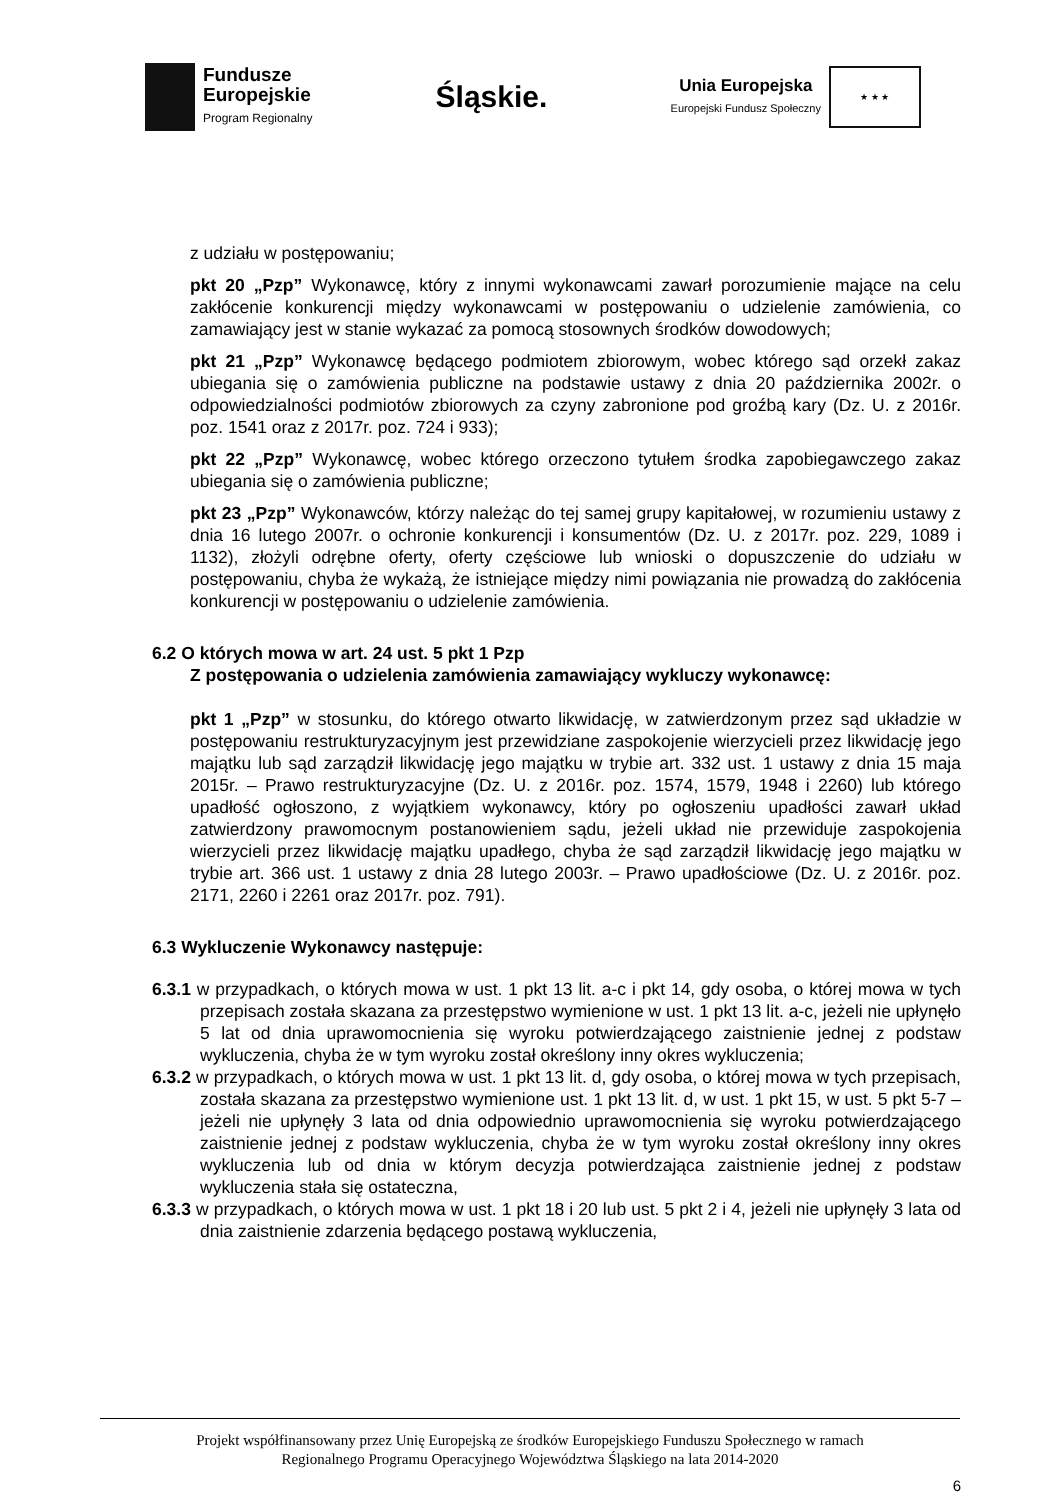Fundusze
Europejskie
Program Regionalny
Śląskie.
Unia Europejska
Europejski Fundusz Społeczny
★ ★ ★
z udziału w postępowaniu;
pkt 20 „Pzp” Wykonawcę, który z innymi wykonawcami zawarł porozumienie mające na celu zakłócenie konkurencji między wykonawcami w postępowaniu o udzielenie zamówienia, co zamawiający jest w stanie wykazać za pomocą stosownych środków dowodowych;
pkt 21 „Pzp” Wykonawcę będącego podmiotem zbiorowym, wobec którego sąd orzekł zakaz ubiegania się o zamówienia publiczne na podstawie ustawy z dnia 20 października 2002r. o odpowiedzialności podmiotów zbiorowych za czyny zabronione pod groźbą kary (Dz. U. z 2016r. poz. 1541 oraz z 2017r. poz. 724 i 933);
pkt 22 „Pzp” Wykonawcę, wobec którego orzeczono tytułem środka zapobiegawczego zakaz ubiegania się o zamówienia publiczne;
pkt 23 „Pzp” Wykonawców, którzy należąc do tej samej grupy kapitałowej, w rozumieniu ustawy z dnia 16 lutego 2007r. o ochronie konkurencji i konsumentów (Dz. U. z 2017r. poz. 229, 1089 i 1132), złożyli odrębne oferty, oferty częściowe lub wnioski o dopuszczenie do udziału w postępowaniu, chyba że wykażą, że istniejące między nimi powiązania nie prowadzą do zakłócenia konkurencji w postępowaniu o udzielenie zamówienia.
6.2 O których mowa w art. 24 ust. 5 pkt 1 Pzp
Z postępowania o udzielenia zamówienia zamawiający wykluczy wykonawcę:
pkt 1 „Pzp” w stosunku, do którego otwarto likwidację, w zatwierdzonym przez sąd układzie w postępowaniu restrukturyzacyjnym jest przewidziane zaspokojenie wierzycieli przez likwidację jego majątku lub sąd zarządził likwidację jego majątku w trybie art. 332 ust. 1 ustawy z dnia 15 maja 2015r. – Prawo restrukturyzacyjne (Dz. U. z 2016r. poz. 1574, 1579, 1948 i 2260) lub którego upadłość ogłoszono, z wyjątkiem wykonawcy, który po ogłoszeniu upadłości zawarł układ zatwierdzony prawomocnym postanowieniem sądu, jeżeli układ nie przewiduje zaspokojenia wierzycieli przez likwidację majątku upadłego, chyba że sąd zarządził likwidację jego majątku w trybie art. 366 ust. 1 ustawy z dnia 28 lutego 2003r. – Prawo upadłościowe (Dz. U. z 2016r. poz. 2171, 2260 i 2261 oraz 2017r. poz. 791).
6.3 Wykluczenie Wykonawcy następuje:
6.3.1 w przypadkach, o których mowa w ust. 1 pkt 13 lit. a-c i pkt 14, gdy osoba, o której mowa w tych przepisach została skazana za przestępstwo wymienione w ust. 1 pkt 13 lit. a-c, jeżeli nie upłynęło 5 lat od dnia uprawomocnienia się wyroku potwierdzającego zaistnienie jednej z podstaw wykluczenia, chyba że w tym wyroku został określony inny okres wykluczenia;
6.3.2 w przypadkach, o których mowa w ust. 1 pkt 13 lit. d, gdy osoba, o której mowa w tych przepisach, została skazana za przestępstwo wymienione ust. 1 pkt 13 lit. d, w ust. 1 pkt 15, w ust. 5 pkt 5-7 – jeżeli nie upłynęły 3 lata od dnia odpowiednio uprawomocnienia się wyroku potwierdzającego zaistnienie jednej z podstaw wykluczenia, chyba że w tym wyroku został określony inny okres wykluczenia lub od dnia w którym decyzja potwierdzająca zaistnienie jednej z podstaw wykluczenia stała się ostateczna,
6.3.3 w przypadkach, o których mowa w ust. 1 pkt 18 i 20 lub ust. 5 pkt 2 i 4, jeżeli nie upłynęły 3 lata od dnia zaistnienie zdarzenia będącego postawą wykluczenia,
Projekt współfinansowany przez Unię Europejską ze środków Europejskiego Funduszu Społecznego w ramach
Regionalnego Programu Operacyjnego Województwa Śląskiego na lata 2014-2020
6